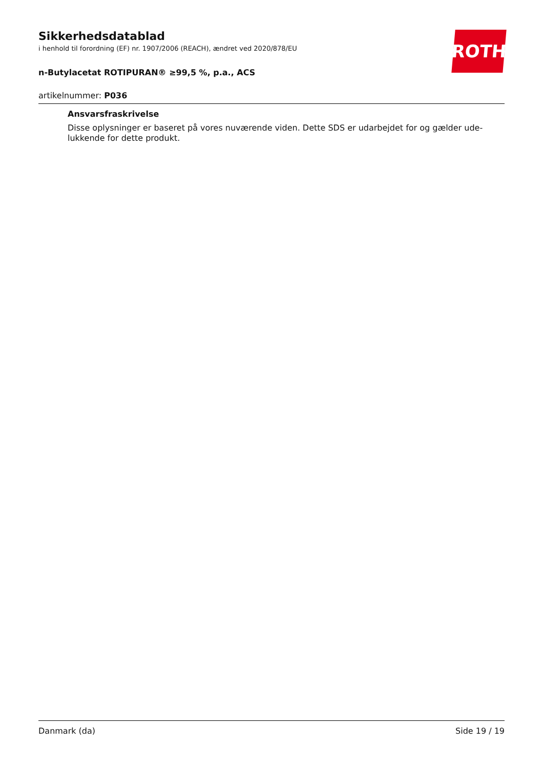Sikkerhedsdatablad
i henhold til forordning (EF) nr. 1907/2006 (REACH), ændret ved 2020/878/EU
n-Butylacetat ROTIPURAN® ≥99,5 %, p.a., ACS
ROTH
artikelnummer: P036
Ansvarsfraskrivelse
Disse oplysninger er baseret på vores nuværende viden. Dette SDS er udarbejdet for og gælder ude-lukkende for dette produkt.
Danmark (da) Side 19 / 19